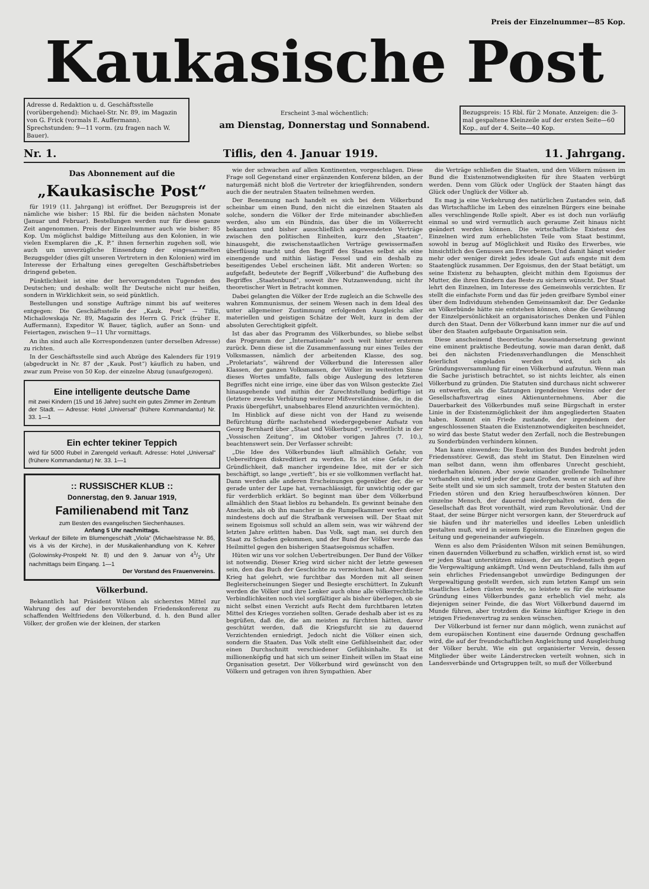Preis der Einzelnummer—85 Kop.
Kaukasische Post
Adresse d. Redaktion u. d. Geschäftsstelle (vorübergehend): Michael-Str. Nr. 89, im Magazin von G. Frick (vormals E. Auffermann). Sprechstunden: 9—11 vorm. (zu fragen nach W. Bauer).
Erscheint 3-mal wöchentlich:
am Dienstag, Donnerstag und Sonnabend.
Bezugspreis: 15 Rbl. für 2 Monate. Anzeigen: die 3-mal gespaltene Kleinzeile auf der ersten Seite—60 Kop., auf der 4. Seite—40 Kop.
Nr. 1. Tiflis, den 4. Januar 1919. 11. Jahrgang.
Das Abonnement auf die
„Kaukasische Post“
für 1919 (11. Jahrgang) ist eröffnet. Der Bezugspreis ist der nämliche wie bisher: 15 Rbl. für die beiden nächsten Monate (Januar und Februar). Bestellungen werden nur für diese ganze Zeit angenommen. Preis der Einzelnummer auch wie bisher: 85 Kop. Um möglichst baldige Mitteilung aus den Kolonien, in wie vielen Exemplaren die „K. P.“ ihnen fernerhin zugehen soll, wie auch um unverzügliche Einsendung der eingesammelten Bezugsgelder (dies gilt unseren Vertretern in den Kolonien) wird im Interesse der Erhaltung eines geregelten Geschäftsbetriebes dringend gebeten.
Pünktlichkeit ist eine der hervorragendsten Tugenden des Deutschen; und deshalb: wollt Ihr Deutsche nicht nur heißen, sondern in Wirklichkeit sein, so seid pünktlich.
Bestellungen und sonstige Aufträge nimmt bis auf weiteres entgegen: Die Geschäftsstelle der „Kauk. Post“ — Tiflis, Michailowskaja Nr. 89, Magazin des Herrn G. Frick (früher E. Auffermann), Expeditor W. Bauer, täglich, außer an Sonn- und Feiertagen, zwischen 9—11 Uhr vormittags.
An ihn sind auch alle Korrespondenzen (unter derselben Adresse) zu richten.
In der Geschäftsstelle sind auch Abzüge des Kalenders für 1919 (abgedruckt in Nr. 87 der „Kauk. Post“) käuflich zu haben, und zwar zum Preise von 50 Kop. der einzelne Abzug (unaufgezogen).
Eine intelligente deutsche Dame
mit zwei Kindern (15 und 16 Jahre) sucht ein gutes Zimmer im Zentrum der Stadt. — Adresse: Hotel „Universal“ (frühere Kommandantur) Nr. 33. 1—1
Ein echter tekiner Teppich
wird für 5000 Rubel in Zarengeld verkauft. Adresse: Hotel „Universal“ (frühere Kommandantur) Nr. 33. 1—1
:: RUSSISCHER KLUB ::
Donnerstag, den 9. Januar 1919,
Familienabend mit Tanz
zum Besten des evangelischen Siechenhauses.
Anfang 5 Uhr nachmittags.
Verkauf der Billete im Blumengeschäft „Viola“ (Michaelstrasse Nr. 86, vis à vis der Kirche), in der Musikalienhandlung von K. Kehrer (Golowinsky-Prospekt Nr. 8) und den 9. Januar von 41/2 Uhr nachmittags beim Eingang. 1—1
Der Vorstand des Frauenvereins.
Völkerbund.
Bekanntlich hat Präsident Wilson als sicherstes Mittel zur Wahrung des auf der bevorstehenden Friedenskonferenz zu schaffenden Weltfriedens den Völkerbund, d. h. den Bund aller Völker, der großen wie der kleinen, der starken
wie der schwachen auf allen Kontinenten, vorgeschlagen. Diese Frage soll Gegenstand einer ergänzenden Konferenz bilden, an der naturgemäß nicht bloß die Vertreter der kriegführenden, sondern auch die der neutralen Staaten teilnehmen werden.
Der Benennung nach handelt es sich bei dem Völkerbund scheinbar um einen Bund, den nicht die einzelnen Staaten als solche, sondern die Völker der Erde miteinander abschließen werden, also um ein Bündnis, das über die im Völkerrecht bekannten und bisher ausschließlich angewendeten Verträge zwischen den politischen Einheiten, kurz den „Staaten“, hinausgeht, die zwischenstaatlichen Verträge gewissermaßen überflüssig macht und den Begriff des Staates selbst als eine einengende und mithin lästige Fessel und ein deshalb zu beseitigendes Uebel erscheinen läßt. Mit anderen Worten: so aufgefaßt, bedeutete der Begriff „Völkerbund“ die Aufhebung des Begriffes „Staatenbund“, soweit ihre Nutzanwendung, nicht ihr theoretischer Wert in Betracht kommen.
Dabei gelangten die Völker der Erde zugleich an die Schwelle des wahren Kommunismus, der seinem Wesen nach in dem Ideal des unter allgemeiner Zustimmung erfolgenden Ausgleichs aller materiellen und geistigen Schätze der Welt, kurz in dem der absoluten Gerechtigkeit gipfelt.
Ist das aber das Programm des Völkerbundes, so bliebe selbst das Programm der „Internationale“ noch weit hinter ersterem zurück. Denn diese ist die Zusammenfassung nur eines Teiles der Volksmassen, nämlich der arbeitenden Klasse, des sog. „Proletariats“, während der Völkerbund die Interessen aller Klassen, der ganzen Volksmassen, der Völker im weitesten Sinne dieses Wortes umfaßte, falls obige Auslegung des letzteren Begriffes nicht eine irrige, eine über das von Wilson gesteckte Ziel hinausgehende und mithin der Zurechtstellung bedürftige ist (letztere zwecks Verhütung weiterer Mißverständnisse, die, in die Praxis übergeführt, unabsehbares Elend anzurichten vermöchten).
Im Hinblick auf diese nicht von der Hand zu weisende Befürchtung dürfte nachstehend wiedergegebener Aufsatz von Georg Bernhard über „Staat und Völkerbund“, veröffentlicht in der „Vossischen Zeitung“, im Oktober vorigen Jahres (7. 10.), beachtenswert sein. Der Verfasser schreibt:
„Die Idee des Völkerbundes läuft allmählich Gefahr, von Uebereifrigen diskreditiert zu werden. Es ist eine Gefahr der Gründlichkeit, daß mancher irgendeine Idee, mit der er sich beschäftigt, so lange „vertieft“, bis er sie vollkommen verflacht hat. Dann werden alle anderen Erscheinungen gegenüber der, die er gerade unter der Lupe hat, vernachlässigt, für unwichtig oder gar für verderblich erklärt. So beginnt man über dem Völkerbund allmählich den Staat lieblos zu behandeln. Es gewinnt beinahe den Anschein, als ob ihn mancher in die Rumpelkammer werfen oder mindestens doch auf die Strafbank verweisen will. Der Staat mit seinem Egoismus soll schuld an allem sein, was wir während der letzten Jahre erlitten haben. Das Volk, sagt man, sei durch den Staat zu Schaden gekommen, und der Bund der Völker werde das Heilmittel gegen den bisherigen Staatsegoismus schaffen.
Hüten wir uns vor solchen Uebertreibungen. Der Bund der Völker ist notwendig. Dieser Krieg wird sicher nicht der letzte gewesen sein, den das Buch der Geschichte zu verzeichnen hat. Aber dieser Krieg hat gelehrt, wie furchtbar das Morden mit all seinen Begleiterscheinungen Sieger und Besiegte erschüttert. In Zukunft werden die Völker und ihre Lenker auch ohne alle völkerrechtliche Verbindlichkeiten noch viel sorgfältiger als bisher überlegen, ob sie nicht selbst einen Verzicht aufs Recht dem furchtbaren letzten Mittel des Krieges vorziehen sollten. Gerade deshalb aber ist es zu begrüßen, daß die, die am meisten zu fürchten hätten, davor geschützt werden, daß die Kriegsfurcht sie zu dauernd Verzichtenden erniedrigt. Jedoch nicht die Völker einen sich, sondern die Staaten. Das Volk stellt eine Gefühlseinheit dar, oder einen Durchschnitt verschiedener Gefühlsinhalte. Es ist millionenköpfig und hat sich um seiner Einheit willen im Staat eine Organisation gesetzt. Der Völkerbund wird gewünscht von den Völkern und getragen von ihren Sympathien. Aber
die Verträge schließen die Staaten, und den Völkern müssen im Bund die Existenznotwendigkeiten für ihre Staaten verbürgt werden. Denn vom Glück oder Unglück der Staaten hängt das Glück oder Unglück der Völker ab.
Es mag ja eine Verkehrung des natürlichen Zustandes sein, daß das Wirtschaftliche im Leben des einzelnen Bürgers eine beinahe alles verschlingende Rolle spielt. Aber es ist doch nun vorläufig einmal so und wird vermutlich auch geraume Zeit hinaus nicht geändert werden können. Die wirtschaftliche Existenz des Einzelnen wird zum erheblichsten Teile vom Staat bestimmt, sowohl in bezug auf Möglichkeit und Risiko des Erwerbes, wie hinsichtlich des Genusses am Erworbenen. Und damit hängt wieder mehr oder weniger direkt jedes ideale Gut aufs engste mit dem Staatenglück zusammen. Der Egoismus, den der Staat betätigt, um seine Existenz zu behaupten, gleicht mithin dem Egoismus der Mutter, die ihren Kindern das Beste zu sichern wünscht. Der Staat lehrt den Einzelnen, im Interesse des Gemeinwohls verzichten. Er stellt die einfachste Form und das für jeden greifbare Symbol einer über dem Individuum stehenden Gemeinsamkeit dar. Der Gedanke an Völkerbünde hätte nie entstehen können, ohne die Gewöhnung der Einzelpersönlichkeit an organisatorisches Denken und Fühlen durch den Staat. Denn der Völkerbund kann immer nur die auf und über den Staaten aufgebaute Organisation sein.
Diese anscheinend theoretische Auseinandersetzung gewinnt eine eminent praktische Bedeutung, sowie man daran denkt, daß bei den nächsten Friedensverhandlungen die Menschheit feierlichst eingeladen werden wird, sich als Gründungsversammlung für einen Völkerbund aufzutun. Wenn man die Sache juristisch betrachtet, so ist nichts leichter, als einen Völkerbund zu gründen. Die Statuten sind durchaus nicht schwerer zu entwerfen, als die Satzungen irgendeines Vereins oder der Gesellschaftsvertrag eines Aktienunternehmens. Aber die Dauerbarkeit des Völkerbundes muß seine Bürgschaft in erster Linie in der Existenzmöglichkeit der ihm angegliederten Staaten haben. Kommt ein Friede zustande, der irgendeinem der angeschlossenen Staaten die Existenznotwendigkeiten beschneidet, so wird das beste Statut weder den Zerfall, noch die Bestrebungen zu Sonderbünden verhindern können.
Man kann einwenden: Die Exekution des Bundes bedroht jeden Friedensstörer. Gewiß, das steht im Statut. Den Einzelnen wird man selbst dann, wenn ihm offenbares Unrecht geschieht, niederhalten können. Aber sowie einander grollende Teilnehmer vorhanden sind, wird jeder der ganz Großen, wenn er sich auf ihre Seite stellt und sie um sich sammelt, trotz der besten Statuten den Frieden stören und den Krieg heraufbeschwören können. Der einzelne Mensch, der dauernd niedergehalten wird, dem die Gesellschaft das Brot vorenthält, wird zum Revolutionär. Und der Staat, der seine Bürger nicht versorgen kann, der Steuerdruck auf sie häufen und ihr materielles und ideelles Leben unleidlich gestalten muß, wird in seinem Egoismus die Einzelnen gegen die Leitung und gegeneinander aufwiegeln.
Wenn es also dem Präsidenten Wilson mit seinen Bemühungen, einen dauernden Völkerbund zu schaffen, wirklich ernst ist, so wird er jeden Staat unterstützen müssen, der am Friedenstisch gegen die Vergewaltigung ankämpft. Und wenn Deutschland, falls ihm auf sein ehrliches Friedensangebot unwürdige Bedingungen der Vergewaltigung gestellt werden, sich zum letzten Kampf um sein staatliches Leben rüsten werde, so leistete es für die wirksame Gründung eines Völkerbundes ganz erheblich viel mehr, als diejenigen seiner Feinde, die das Wort Völkerbund dauernd im Munde führen, aber trotzdem die Keime künftiger Kriege in den jetzigen Friedensvertrag zu senken wünschen.
Der Völkerbund ist ferner nur dann möglich, wenn zunächst auf dem europäischen Kontinent eine dauernde Ordnung geschaffen wird, die auf der freundschaftlichen Angleichung und Ausgleichung der Völker beruht. Wie ein gut organisierter Verein, dessen Mitglieder über weite Länderstrecken verteilt wohnen, sich in Landesverbände und Ortsgruppen teilt, so muß der Völkerbund